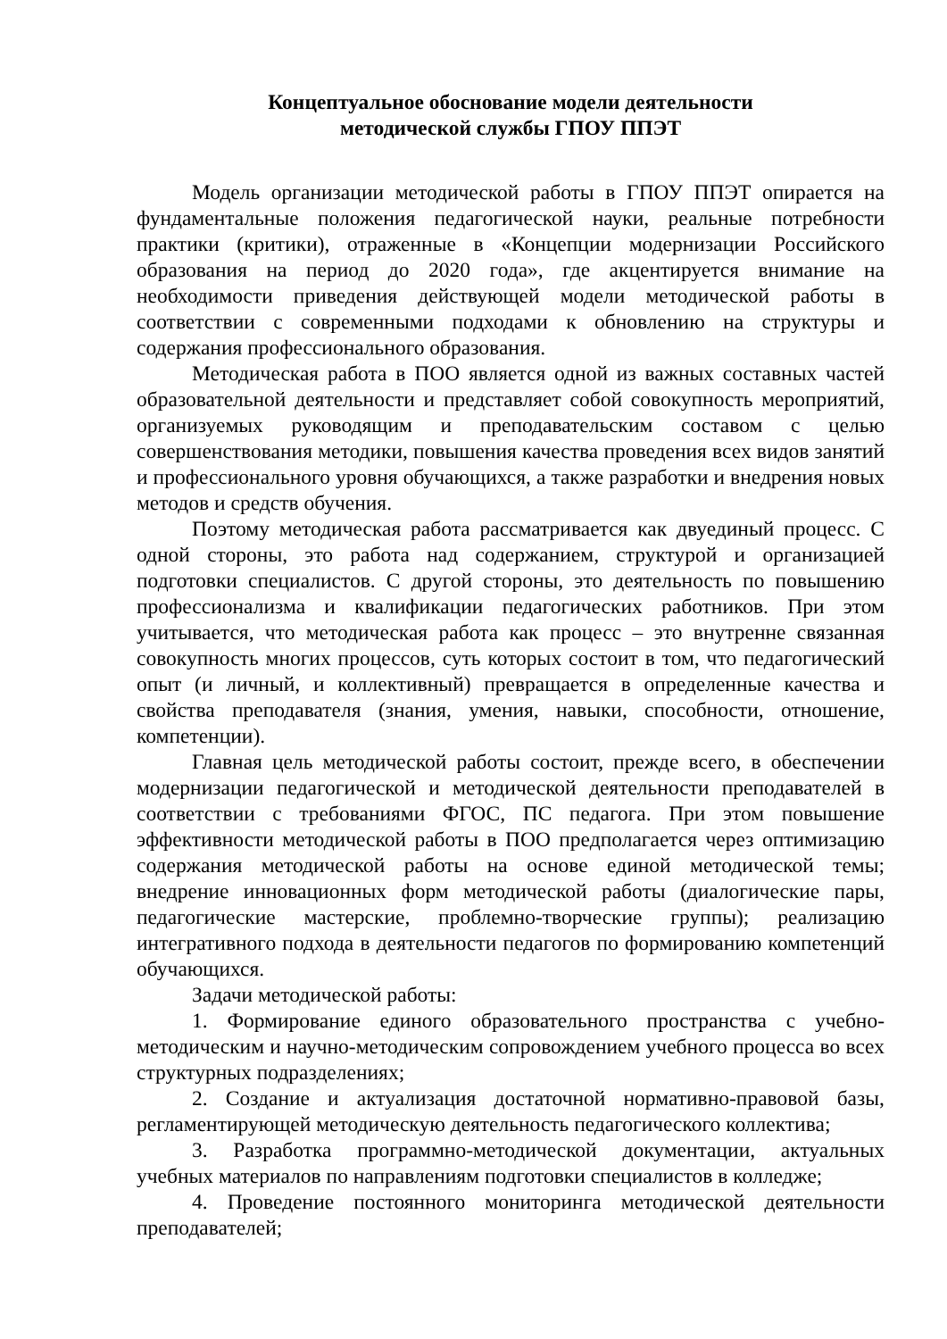Концептуальное обоснование модели деятельности
методической службы ГПОУ ППЭТ
Модель организации методической работы в ГПОУ ППЭТ опирается на фундаментальные положения педагогической науки, реальные потребности практики (критики), отраженные в «Концепции модернизации Российского образования на период до 2020 года», где акцентируется внимание на необходимости приведения действующей модели методической работы в соответствии с современными подходами к обновлению на структуры и содержания профессионального образования.
Методическая работа в ПОО является одной из важных составных частей образовательной деятельности и представляет собой совокупность мероприятий, организуемых руководящим и преподавательским составом с целью совершенствования методики, повышения качества проведения всех видов занятий и профессионального уровня обучающихся, а также разработки и внедрения новых методов и средств обучения.
Поэтому методическая работа рассматривается как двуединый процесс. С одной стороны, это работа над содержанием, структурой и организацией подготовки специалистов. С другой стороны, это деятельность по повышению профессионализма и квалификации педагогических работников. При этом учитывается, что методическая работа как процесс – это внутренне связанная совокупность многих процессов, суть которых состоит в том, что педагогический опыт (и личный, и коллективный) превращается в определенные качества и свойства преподавателя (знания, умения, навыки, способности, отношение, компетенции).
Главная цель методической работы состоит, прежде всего, в обеспечении модернизации педагогической и методической деятельности преподавателей в соответствии с требованиями ФГОС, ПС педагога. При этом повышение эффективности методической работы в ПОО предполагается через оптимизацию содержания методической работы на основе единой методической темы; внедрение инновационных форм методической работы (диалогические пары, педагогические мастерские, проблемно-творческие группы); реализацию интегративного подхода в деятельности педагогов по формированию компетенций обучающихся.
Задачи методической работы:
1. Формирование единого образовательного пространства с учебно-методическим и научно-методическим сопровождением учебного процесса во всех структурных подразделениях;
2. Создание и актуализация достаточной нормативно-правовой базы, регламентирующей методическую деятельность педагогического коллектива;
3. Разработка программно-методической документации, актуальных учебных материалов по направлениям подготовки специалистов в колледже;
4. Проведение постоянного мониторинга методической деятельности преподавателей;